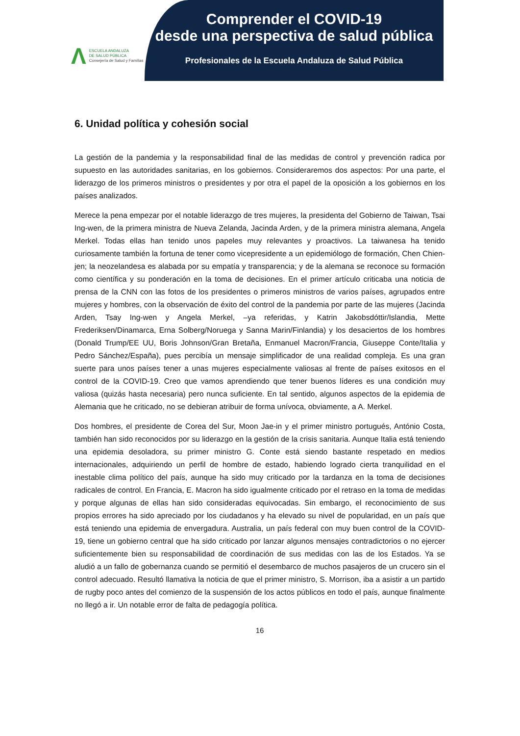Λ
ESCUELA ANDALUZA
DE SALUD PÚBLICA
Consejería de Salud y Familias
Comprender el COVID-19
desde una perspectiva de salud pública
Profesionales de la Escuela Andaluza de Salud Pública
6. Unidad política y cohesión social
La gestión de la pandemia y la responsabilidad final de las medidas de control y prevención radica por supuesto en las autoridades sanitarias, en los gobiernos. Consideraremos dos aspectos: Por una parte, el liderazgo de los primeros ministros o presidentes y por otra el papel de la oposición a los gobiernos en los países analizados.
Merece la pena empezar por el notable liderazgo de tres mujeres, la presidenta del Gobierno de Taiwan, Tsai Ing-wen, de la primera ministra de Nueva Zelanda, Jacinda Arden, y de la primera ministra alemana, Angela Merkel. Todas ellas han tenido unos papeles muy relevantes y proactivos. La taiwanesa ha tenido curiosamente también la fortuna de tener como vicepresidente a un epidemiólogo de formación, Chen Chien-jen; la neozelandesa es alabada por su empatía y transparencia; y de la alemana se reconoce su formación como científica y su ponderación en la toma de decisiones. En el primer artículo criticaba una noticia de prensa de la CNN con las fotos de los presidentes o primeros ministros de varios países, agrupados entre mujeres y hombres, con la observación de éxito del control de la pandemia por parte de las mujeres (Jacinda Arden, Tsay Ing-wen y Angela Merkel, –ya referidas, y Katrin Jakobsdóttir/Islandia, Mette Frederiksen/Dinamarca, Erna Solberg/Noruega y Sanna Marin/Finlandia) y los desaciertos de los hombres (Donald Trump/EE UU, Boris Johnson/Gran Bretaña, Enmanuel Macron/Francia, Giuseppe Conte/Italia y Pedro Sánchez/España), pues percibía un mensaje simplificador de una realidad compleja. Es una gran suerte para unos países tener a unas mujeres especialmente valiosas al frente de países exitosos en el control de la COVID-19. Creo que vamos aprendiendo que tener buenos líderes es una condición muy valiosa (quizás hasta necesaria) pero nunca suficiente. En tal sentido, algunos aspectos de la epidemia de Alemania que he criticado, no se debieran atribuir de forma unívoca, obviamente, a A. Merkel.
Dos hombres, el presidente de Corea del Sur, Moon Jae-in y el primer ministro portugués, António Costa, también han sido reconocidos por su liderazgo en la gestión de la crisis sanitaria. Aunque Italia está teniendo una epidemia desoladora, su primer ministro G. Conte está siendo bastante respetado en medios internacionales, adquiriendo un perfil de hombre de estado, habiendo logrado cierta tranquilidad en el inestable clima político del país, aunque ha sido muy criticado por la tardanza en la toma de decisiones radicales de control. En Francia, E. Macron ha sido igualmente criticado por el retraso en la toma de medidas y porque algunas de ellas han sido consideradas equivocadas. Sin embargo, el reconocimiento de sus propios errores ha sido apreciado por los ciudadanos y ha elevado su nivel de popularidad, en un país que está teniendo una epidemia de envergadura. Australia, un país federal con muy buen control de la COVID-19, tiene un gobierno central que ha sido criticado por lanzar algunos mensajes contradictorios o no ejercer suficientemente bien su responsabilidad de coordinación de sus medidas con las de los Estados. Ya se aludió a un fallo de gobernanza cuando se permitió el desembarco de muchos pasajeros de un crucero sin el control adecuado. Resultó llamativa la noticia de que el primer ministro, S. Morrison, iba a asistir a un partido de rugby poco antes del comienzo de la suspensión de los actos públicos en todo el país, aunque finalmente no llegó a ir. Un notable error de falta de pedagogía política.
16